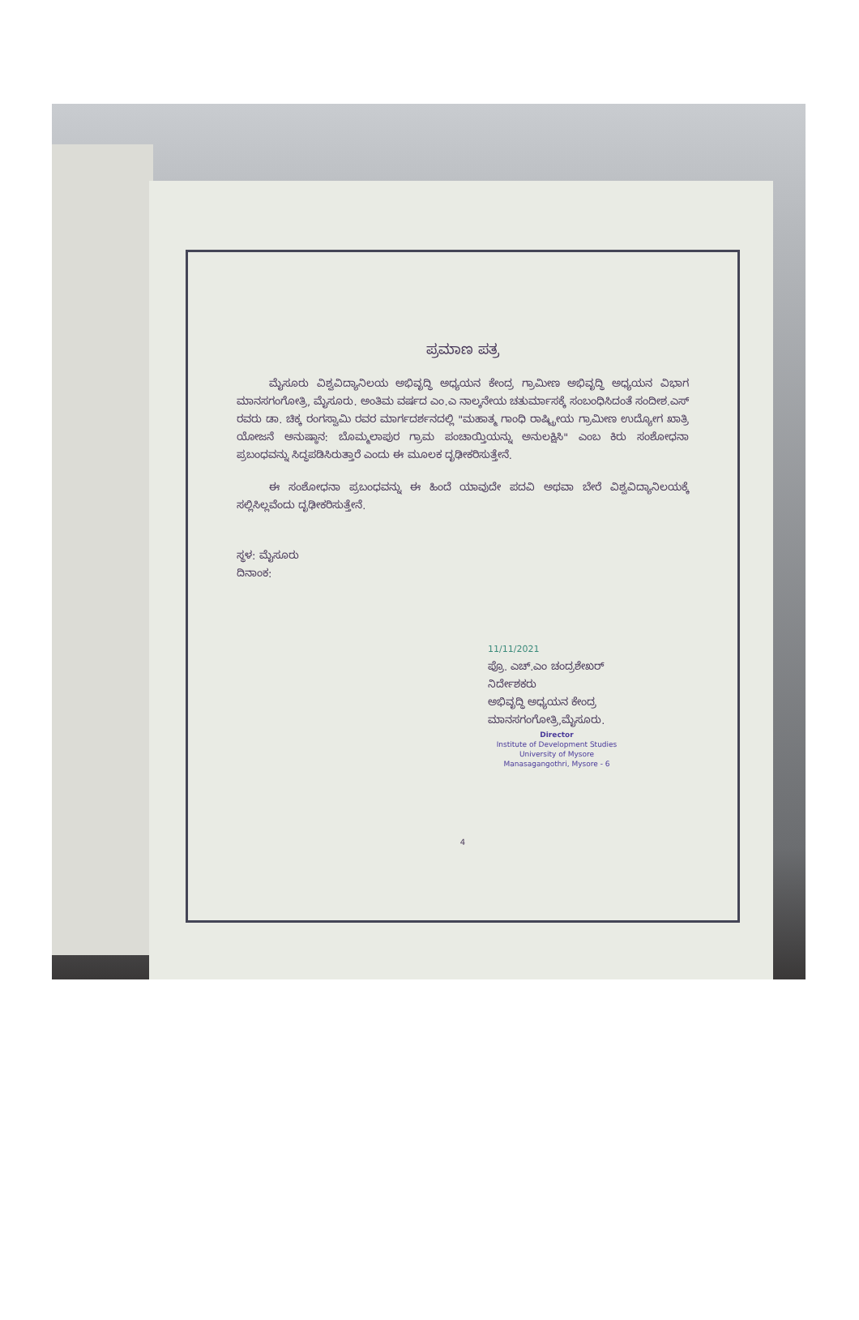ಪ್ರಮಾಣ ಪತ್ರ
ಮೈಸೂರು ವಿಶ್ವವಿದ್ಯಾನಿಲಯ ಅಭಿವೃದ್ಧಿ ಅಧ್ಯಯನ ಕೇಂದ್ರ ಗ್ರಾಮೀಣ ಅಭಿವೃದ್ಧಿ ಅಧ್ಯಯನ ವಿಭಾಗ ಮಾನಸಗಂಗೋತ್ರಿ, ಮೈಸೂರು. ಅಂತಿಮ ವರ್ಷದ ಎಂ.ಎ ನಾಲ್ಕನೇಯ ಚತುರ್ಮಾಸಕ್ಕೆ ಸಂಬಂಧಿಸಿದಂತೆ ಸಂದೀಶ.ಎಸ್ ರವರು ಡಾ. ಚಿಕ್ಕ ರಂಗಸ್ವಾಮಿ ರವರ ಮಾರ್ಗದರ್ಶನದಲ್ಲಿ "ಮಹಾತ್ಮ ಗಾಂಧಿ ರಾಷ್ಟ್ರೀಯ ಗ್ರಾಮೀಣ ಉದ್ಯೋಗ ಖಾತ್ರಿ ಯೋಜನೆ ಅನುಷ್ಠಾನ: ಬೊಮ್ಮಲಾಪುರ ಗ್ರಾಮ ಪಂಚಾಯ್ತಿಯನ್ನು ಅನುಲಕ್ಷಿಸಿ" ಎಂಬ ಕಿರು ಸಂಶೋಧನಾ ಪ್ರಬಂಧವನ್ನು ಸಿದ್ಧಪಡಿಸಿರುತ್ತಾರೆ ಎಂದು ಈ ಮೂಲಕ ದೃಢೀಕರಿಸುತ್ತೇನೆ.
ಈ ಸಂಶೋಧನಾ ಪ್ರಬಂಧವನ್ನು ಈ ಹಿಂದೆ ಯಾವುದೇ ಪದವಿ ಅಥವಾ ಬೇರೆ ವಿಶ್ವವಿದ್ಯಾನಿಲಯಕ್ಕೆ ಸಲ್ಲಿಸಿಲ್ಲವೆಂದು ದೃಢೀಕರಿಸುತ್ತೇನೆ.
ಸ್ಥಳ: ಮೈಸೂರು
ದಿನಾಂಕ:
11/11/2021
ಪ್ರೊ. ಎಚ್.ಎಂ ಚಂದ್ರಶೇಖರ್
ನಿರ್ದೇಶಕರು
ಅಭಿವೃದ್ಧಿ ಅಧ್ಯಯನ ಕೇಂದ್ರ
ಮಾನಸಗಂಗೋತ್ರಿ,ಮೈಸೂರು.
Director
Institute of Development Studies
University of Mysore
Manasagangothri, Mysore - 6
4